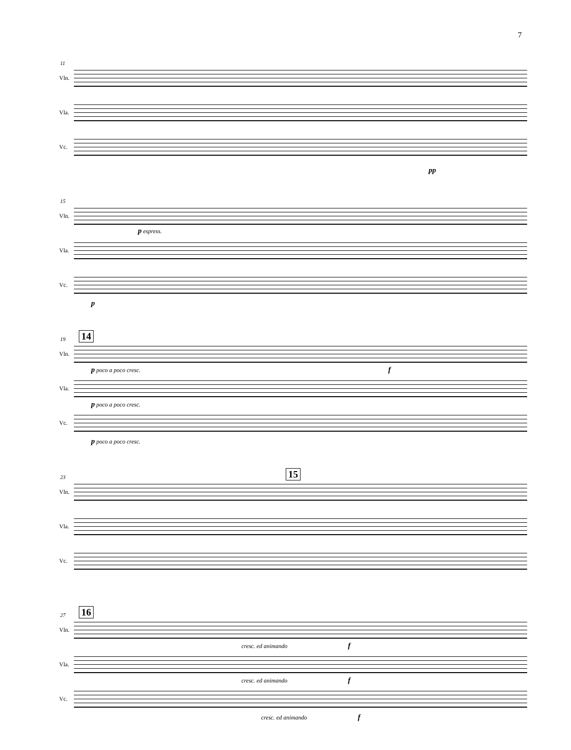7
11
Vln.
Vla.
Vc.
pp
15
Vln.
p espress.
Vla.
Vc.
p
19 14
Vln.
p poco a poco cresc. f
Vla.
p poco a poco cresc.
Vc.
p poco a poco cresc.
23 15
Vln.
Vla.
Vc.
27 16
Vln.
cresc. ed animando f
Vla.
cresc. ed animando f
Vc.
cresc. ed animando f